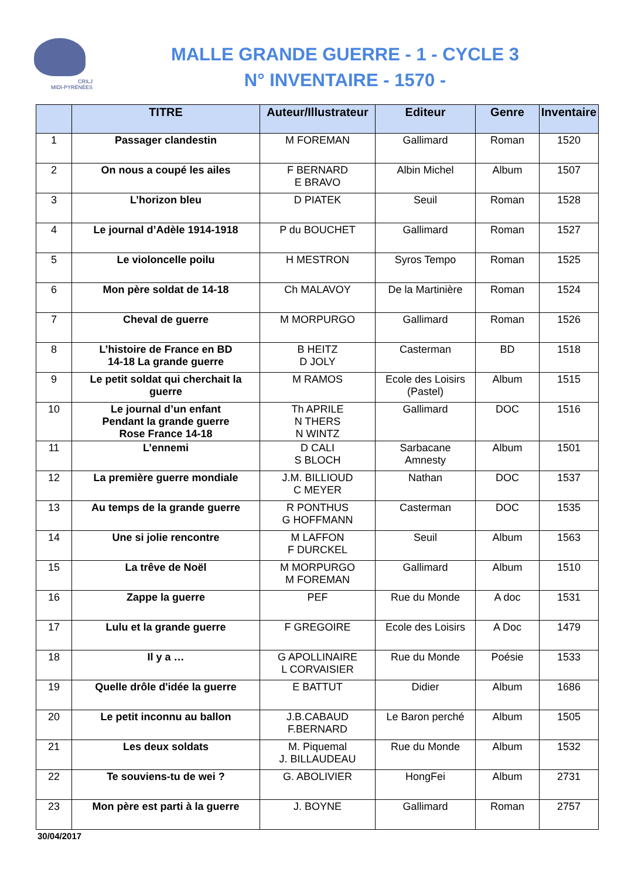CRILJ
MIDI-PYRÉNÉES
MALLE GRANDE GUERRE - 1 - CYCLE 3
N° INVENTAIRE - 1570 -
| | TITRE | Auteur/Illustrateur | Editeur | Genre | Inventaire |
| --- | --- | --- | --- | --- | --- |
| 1 | Passager clandestin | M FOREMAN | Gallimard | Roman | 1520 |
| 2 | On nous a coupé les ailes | F BERNARD E BRAVO | Albin Michel | Album | 1507 |
| 3 | L’horizon bleu | D PIATEK | Seuil | Roman | 1528 |
| 4 | Le journal d’Adèle 1914-1918 | P du BOUCHET | Gallimard | Roman | 1527 |
| 5 | Le violoncelle poilu | H MESTRON | Syros Tempo | Roman | 1525 |
| 6 | Mon père soldat de 14-18 | Ch MALAVOY | De la Martinière | Roman | 1524 |
| 7 | Cheval de guerre | M MORPURGO | Gallimard | Roman | 1526 |
| 8 | L’histoire de France en BD 14-18 La grande guerre | B HEITZ D JOLY | Casterman | BD | 1518 |
| 9 | Le petit soldat qui cherchait la guerre | M RAMOS | Ecole des Loisirs (Pastel) | Album | 1515 |
| 10 | Le journal d’un enfant Pendant la grande guerre Rose France 14-18 | Th APRILE N THERS N WINTZ | Gallimard | DOC | 1516 |
| 11 | L’ennemi | D CALI S BLOCH | Sarbacane Amnesty | Album | 1501 |
| 12 | La première guerre mondiale | J.M. BILLIOUD C MEYER | Nathan | DOC | 1537 |
| 13 | Au temps de la grande guerre | R PONTHUS G HOFFMANN | Casterman | DOC | 1535 |
| 14 | Une si jolie rencontre | M LAFFON F DURCKEL | Seuil | Album | 1563 |
| 15 | La trêve de Noël | M MORPURGO M FOREMAN | Gallimard | Album | 1510 |
| 16 | Zappe la guerre | PEF | Rue du Monde | A doc | 1531 |
| 17 | Lulu et la grande guerre | F GREGOIRE | Ecole des Loisirs | A Doc | 1479 |
| 18 | Il y a … | G APOLLINAIRE L CORVAISIER | Rue du Monde | Poésie | 1533 |
| 19 | Quelle drôle d'idée la guerre | E BATTUT | Didier | Album | 1686 |
| 20 | Le petit inconnu au ballon | J.B.CABAUD F.BERNARD | Le Baron perché | Album | 1505 |
| 21 | Les deux soldats | M. Piquemal J. BILLAUDEAU | Rue du Monde | Album | 1532 |
| 22 | Te souviens-tu de wei ? | G. ABOLIVIER | HongFei | Album | 2731 |
| 23 | Mon père est parti à la guerre | J. BOYNE | Gallimard | Roman | 2757 |
30/04/2017